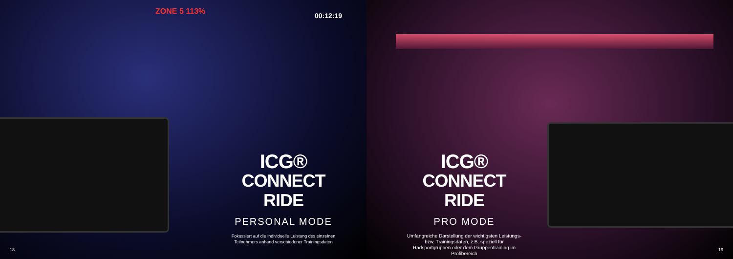ZONE 5 113% 00:12:19
ICG®
CONNECT RIDE
PERSONAL MODE
Fokussiert auf die individuelle Leistung des einzelnen Teilnehmers anhand verschiedener Trainingsdaten
18
ICG®
CONNECT RIDE
PRO MODE
Umfangreiche Darstellung der wichtigsten Leistungs- bzw. Trainingsdaten, z.B. speziell für Radsportgruppen oder dem Gruppentraining im Profibereich
19